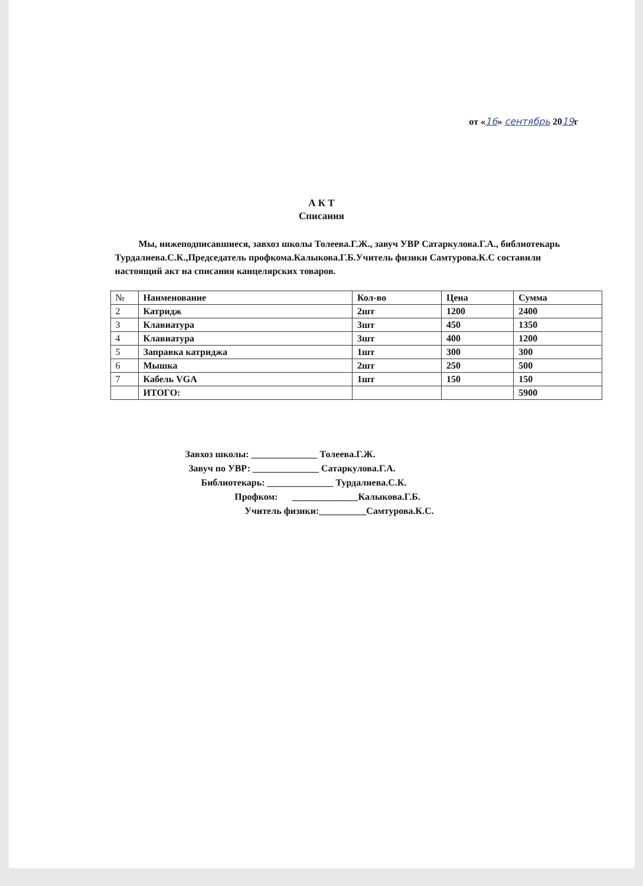от «16» сентябрь 2019г
А К Т
Списания
Мы, нижеподписавшиеся, завхоз школы Толеева.Г.Ж., завуч УВР Сатаркулова.Г.А., библиотекарь Турдалиева.С.К.,Председатель профкома.Калыкова.Г.Б.Учитель физики Самтурова.К.С составили настоящий акт на списания канцелярских товаров.
| № | Наименование | Кол-во | Цена | Сумма |
| --- | --- | --- | --- | --- |
| 2 | Катридж | 2шт | 1200 | 2400 |
| 3 | Клавиатура | 3шт | 450 | 1350 |
| 4 | Клавиатура | 3шт | 400 | 1200 |
| 5 | Заправка катриджа | 1шт | 300 | 300 |
| 6 | Мышка | 2шт | 250 | 500 |
| 7 | Кабель VGA | 1шт | 150 | 150 |
| | ИТОГО: | | | 5900 |
Завхоз школы: ______________ Толеева.Г.Ж.
Завуч по УВР: ______________ Сатаркулова.Г.А.
Библиотекарь: ______________ Турдалиева.С.К.
Профком: ______________Калыкова.Г.Б.
Учитель физики:__________Самтурова.К.С.